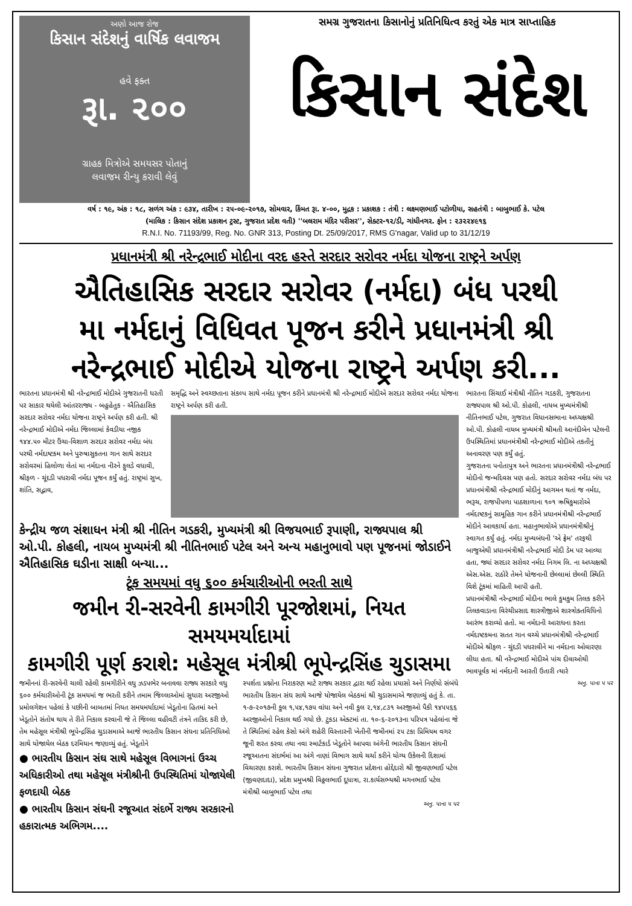અણો આજ રોજ
કિસાન સંદેશનું વાર્ષિક લવાજમ
હવે ફક્ત
રૂા. ૨૦૦
ગ્રાહક મિત્રોએ સમયસર પોતાનું
લવાજમ રીન્યુ કરાવી લેવું
સમગ્ર ગુજરાતના કિસાનોનું પ્રતિનિધિત્વ કરતું એક માત્ર સાપ્તાહિક
કિસાન સંદેશ
વર્ષ : ૧૯, અંક : ૧૮, સળંગ અંક : ૯૩૪, તારીખ : ૨૫-૦૯-૨૦૧૭, સોમવાર, કિંમત રૂા. ૪-૦૦, મુદ્રક : પ્રકાશક : તંત્રી : લક્ષ્મણભાઈ પટોળીયા, સહતંત્રી : બાબુભાઈ કે. પટેલ
(માલિક : કિસાન સંદેશ પ્રકાશન ટ્રસ્ટ, ગુજરાત પ્રદેશ વતી) ''બલરામ મંદિર પરીસર'', સેક્ટર-૧૨/ડી, ગાંધીનગર. ફોન : ૨૩૨૨૪૯૧૬
R.N.I. No. 71193/99, Reg. No. GNR 313, Posting Dt. 25/09/2017, RMS G'nagar, Valid up to 31/12/19
પ્રધાનમંત્રી શ્રી નરેન્દ્રભાઈ મોદીના વરદ હસ્તે સરદાર સરોવર નર્મદા યોજના રાષ્ટ્રને અર્પણ
ઐતિહાસિક સરદાર સરોવર (નર્મદા) બંધ પરથી
મા નર્મદાનું વિધિવત પૂજન કરીને પ્રધાનમંત્રી શ્રી
નરેન્દ્રભાઈ મોદીએ યોજના રાષ્ટ્રને અર્પણ કરી...
ભારતના પ્રધાનમંત્રી શ્રી નરેન્દ્રભાઈ મોદીએ ગુજરાતની ધરતી પર સાકાર થયેલી આંતરરાજ્ય - બહુહેતુક - ઐતિહાસિક સરદાર સરોવર નર્મદા યોજના રાષ્ટ્રને અર્પણ કરી હતી. શ્રી નરેન્દ્રભાઈ મોદીએ નર્મદા જિલ્લામાં કેવડીયા નજીક ૧૪૪.૫૦ મીટર ઉંચા-વિશાળ સરદાર સરોવર નર્મદા બંધ પરથી નર્મદાષ્ટકમ અને પુરુષાસુકતના ગાન સાથે સરદાર સરોવરમાં હિલોળા લેતાં મા નર્મદાના નીરને ફુલડે વધાવી, શ્રીફળ - ચૂંદડી પધરાવી નર્મદા પૂજન કર્યું હતું. રાષ્ટ્રમાં સુખ, શાંતિ, સદ્ભાવ,
સમૃદ્ધિ અને સ્વચ્છતાના સંકલ્પ સાથે નર્મદા પૂજન કરીને પ્રધાનમંત્રી શ્રી નરેન્દ્રભાઈ મોદીએ સરદાર સરોવર નર્મદા યોજના રાષ્ટ્રને અર્પણ કરી હતી.
કેન્દ્રીય જળ સંશાધન મંત્રી શ્રી નીતિન ગડકરી, મુખ્યમંત્રી શ્રી વિજયભાઈ રૂપાણી, રાજ્યપાલ શ્રી ઓ.પી. કોહલી, નાયબ મુખ્યમંત્રી શ્રી નીતિનભાઈ પટેલ અને અન્ય મહાનુભાવો પણ પૂજનમાં જોડાઈને ઐતિહાસિક ઘડીના સાક્ષી બન્યા...
ટૂંક સમયમાં વધુ ૬૦૦ કર્મચારીઓની ભરતી સાથે
જમીન રી-સરવેની કામગીરી પૂરજોશમાં, નિયત સમયમર્યાદામાં
કામગીરી પૂર્ણ કરાશે: મહેસૂલ મંત્રીશ્રી ભૂપેન્દ્રસિંહ ચુડાસમા
જમીનનાં રી-સરવેની ચાલી રહેલી કામગીરીને વધુ ઝડપભેર બનાવવા રાજ્ય સરકારે વધુ ૬૦૦ કર્મચારીઓની ટૂંક સમયમાં જ ભરતી કરીને તમામ જિલ્લાઓમાં સુધારા અરજીઓ પ્રમોલગેશન પહેલાં કે પછીની બાબતમાં નિયત સમયમર્યાદામાં ખેડૂતોના હિતમાં અને ખેડૂતોને સંતોષ થાય તે રીતે નિકાલ કરવાની જે તે જિલ્લા વહીવટી તંત્રને તાકિદ કરી છે, તેમ મહેસૂલ મંત્રીશ્રી ભૂપેન્દ્રસિંહ ચુડાસમાએ આજે ભારતીય કિસાન સંઘના પ્રતિનિધિઓ સાથે યોજાયેલ બેઠક દરમિયાન જણાવ્યું હતું. ખેડૂતોને
● ભારતીય કિસાન સંઘ સાથે મહેસૂલ વિભાગનાં ઉચ્ચ અધિકારીઓ તથા મહેસૂલ મંત્રીશ્રીની ઉપસ્થિતિમાં યોજાયેલી ફળદાયી બેઠક
● ભારતીય કિસાન સંઘની રજૂઆત સંદર્ભે રાજ્ય સરકારનો હકારાત્મક અભિગમ....
સ્પર્શતા પ્રશ્નોના નિરાકરણ માટે રાજ્ય સરકાર દ્વારા થઈ રહેલા પ્રયાસો અને નિર્ણયો સંબંધે ભારતીય કિસાન સંઘ સાથે આજે યોજાયેલ બેઠકમાં શ્રી ચુડાસમાએ જણાવ્યું હતું કે. તા. ૧-૭-૨૦૧૭ની કુલ ૧,૫૪,૧૭૫ વાંધા અને નવી કુલ ૨,૧૪,૮૩૧ અરજીઓ પૈકી ૧૪૫૫૬૬ અરજીઓનો નિકાલ થઈ ગયો છે. ટુકડા એક્ટમાં તા. ૧૦-૬-૨૦૧૩ના પરિપત્ર પહેલાંના જે તે સ્થિતિમાં રહેલ કેસો અંગે શહેરી વિસ્તારની ખેતીની જમીનમાં ૨૫ ટકા પ્રિમિયમ વગર જૂની શરત કરવા તથા નવા સ્માર્ટકાર્ડ ખેડૂતોને આપવા અંગેની ભારતીય કિસાન સંઘની રજૂઆતના સંદર્ભમાં આ અંગે નાણાં વિભાગ સાથે ચર્ચા કરીને યોગ્ય ઉકેલની દિશામાં વિચારણા કરાશે. ભારતીય કિસાન સંઘના ગુજરાત પ્રદેશના હોદ્દેદારો શ્રી જીવણભાઈ પટેલ (જીવણદાદા), પ્રદેશ પ્રમુખશ્રી વિઠ્ઠલભાઈ દૂધાત્રા, રા.કાર્યસભ્યશ્રી મગનભાઈ પટેલ મંત્રીશ્રી બાબુભાઈ પટેલ તથા
અનુ. પાના ૫ પર
ભારતના સિંચાઈ મંત્રીશ્રી નીતિન ગડકરી, ગુજરાતના રાજ્યપાલ શ્રી ઓ.પી. કોહલી, નાયબ મુખ્યમંત્રીશ્રી નીતિનભાઈ પટેલ, ગુજરાત વિધાનસભાના અધ્યક્ષશ્રી ઓ.પી. કોહલી નાયબ મુખ્યમંત્રી શ્રીમતી આનંદીબેન પટેલની ઉપસ્થિતિમાં પ્રધાનમંત્રીશ્રી નરેન્દ્રભાઈ મોદીએ તકતીનું અનાવરણ પણ કર્યું હતું.
ગુજરાતના પનોતાપુત્ર અને ભારતના પ્રધાનમંત્રીશ્રી નરેન્દ્રભાઈ મોદીનો જન્મદિવસ પણ હતો. સરદાર સરોવર નર્મદા બંધ પર પ્રધાનમંત્રીશ્રી નરેન્દ્રભાઈ મોદીનું આગમન થતાં જ નર્મદા, ભરૂચ, રાજપીપળા પાઠશાળાના ૧૦૧ ઋષિકુમારોએ નર્મદાષ્ટકનું સામૂહિક ગાન કરીને પ્રધાનમંત્રીશ્રી નરેન્દ્રભાઈ મોદીને આવકાર્યા હતા. મહાનુભાવોએ પ્રધાનમંત્રીશ્રીનું સ્વાગત કર્યું હતું. નર્મદા મુખ્યબંધની 'એ ફ્રેમ' તરફથી બાજુએથી પ્રધાનમંત્રીશ્રી નરેન્દ્રભાઈ મોદી ડેમ પર આવ્યા હતા, જ્યાં સરદાર સરોવર નર્મદા નિગમ લિ. ના અધ્યક્ષશ્રી એસ.એસ. રાઠોરે તેમને યોજનાની છેલ્લામાં છેલ્લી સ્થિતિ વિશે ટૂંકમાં માહિતી આપી હતી.
પ્રધાનમંત્રીશ્રી નરેન્દ્રભાઈ મોદીના ભાલે કુમકુમ તિલક કરીને તિલકવાડાના વિરંચીપ્રસાદ શાસ્ત્રીજીએ શાસ્ત્રોક્તવિધિનો આરંભ કરાવ્યો હતો. મા નર્મદાની આરાધના કરતા નર્મદાષ્ટકમના સતત ગાન વચ્ચે પ્રધાનમંત્રીશ્રી નરેન્દ્રભાઈ મોદીએ શ્રીફળ - ચુંદડી પધરાવીને મા નર્મદાના ઓવારણા લીધા હતા. શ્રી નરેન્દ્રભાઈ મોદીએ પાંચ દીવાઓથી ભાવપૂર્વક માં નર્મદાની આરતી ઉતારી ત્યારે
અનુ. પાના ૫ પર